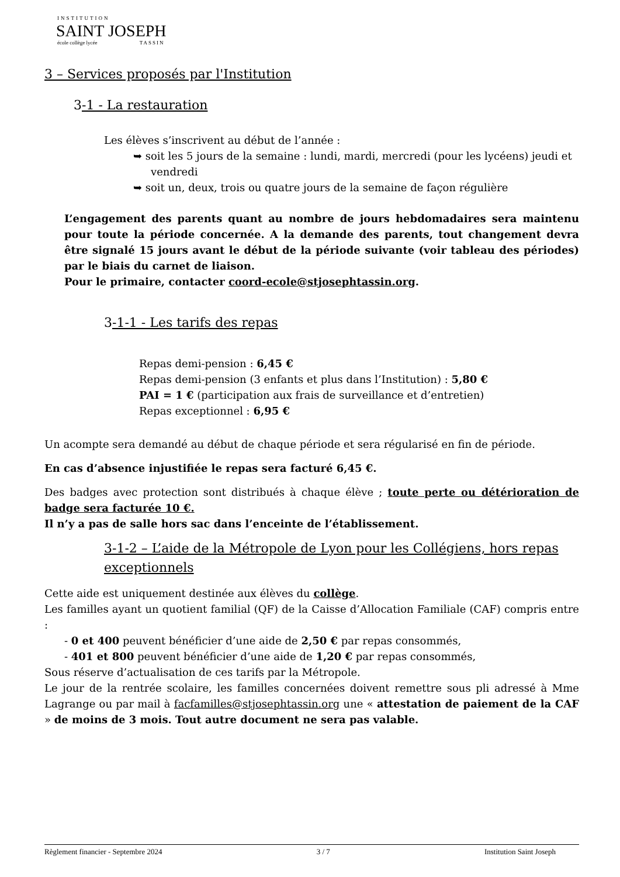INSTITUTION
SAINT JOSEPH
école collège lycée TASSIN
3 – Services proposés par l'Institution
3-1 - La restauration
Les élèves s’inscrivent au début de l’année :
➥ soit les 5 jours de la semaine : lundi, mardi, mercredi (pour les lycéens) jeudi et vendredi
➥ soit un, deux, trois ou quatre jours de la semaine de façon régulière
L’engagement des parents quant au nombre de jours hebdomadaires sera maintenu pour toute la période concernée. A la demande des parents, tout changement devra être signalé 15 jours avant le début de la période suivante (voir tableau des périodes) par le biais du carnet de liaison.
Pour le primaire, contacter coord-ecole@stjosephtassin.org.
3-1-1 - Les tarifs des repas
Repas demi-pension : 6,45 €
Repas demi-pension (3 enfants et plus dans l’Institution) : 5,80 €
PAI = 1 € (participation aux frais de surveillance et d’entretien)
Repas exceptionnel : 6,95 €
Un acompte sera demandé au début de chaque période et sera régularisé en fin de période.
En cas d’absence injustifiée le repas sera facturé 6,45 €.
Des badges avec protection sont distribués à chaque élève ; toute perte ou détérioration de badge sera facturée 10 €.
Il n’y a pas de salle hors sac dans l’enceinte de l’établissement.
3-1-2 – L’aide de la Métropole de Lyon pour les Collégiens, hors repas exceptionnels
Cette aide est uniquement destinée aux élèves du collège.
Les familles ayant un quotient familial (QF) de la Caisse d’Allocation Familiale (CAF) compris entre :
- 0 et 400 peuvent bénéficier d’une aide de 2,50 € par repas consommés,
- 401 et 800 peuvent bénéficier d’une aide de 1,20 € par repas consommés,
Sous réserve d’actualisation de ces tarifs par la Métropole.
Le jour de la rentrée scolaire, les familles concernées doivent remettre sous pli adressé à Mme Lagrange ou par mail à facfamilles@stjosephtassin.org une « attestation de paiement de la CAF » de moins de 3 mois. Tout autre document ne sera pas valable.
Règlement financier - Septembre 2024 3 / 7 Institution Saint Joseph